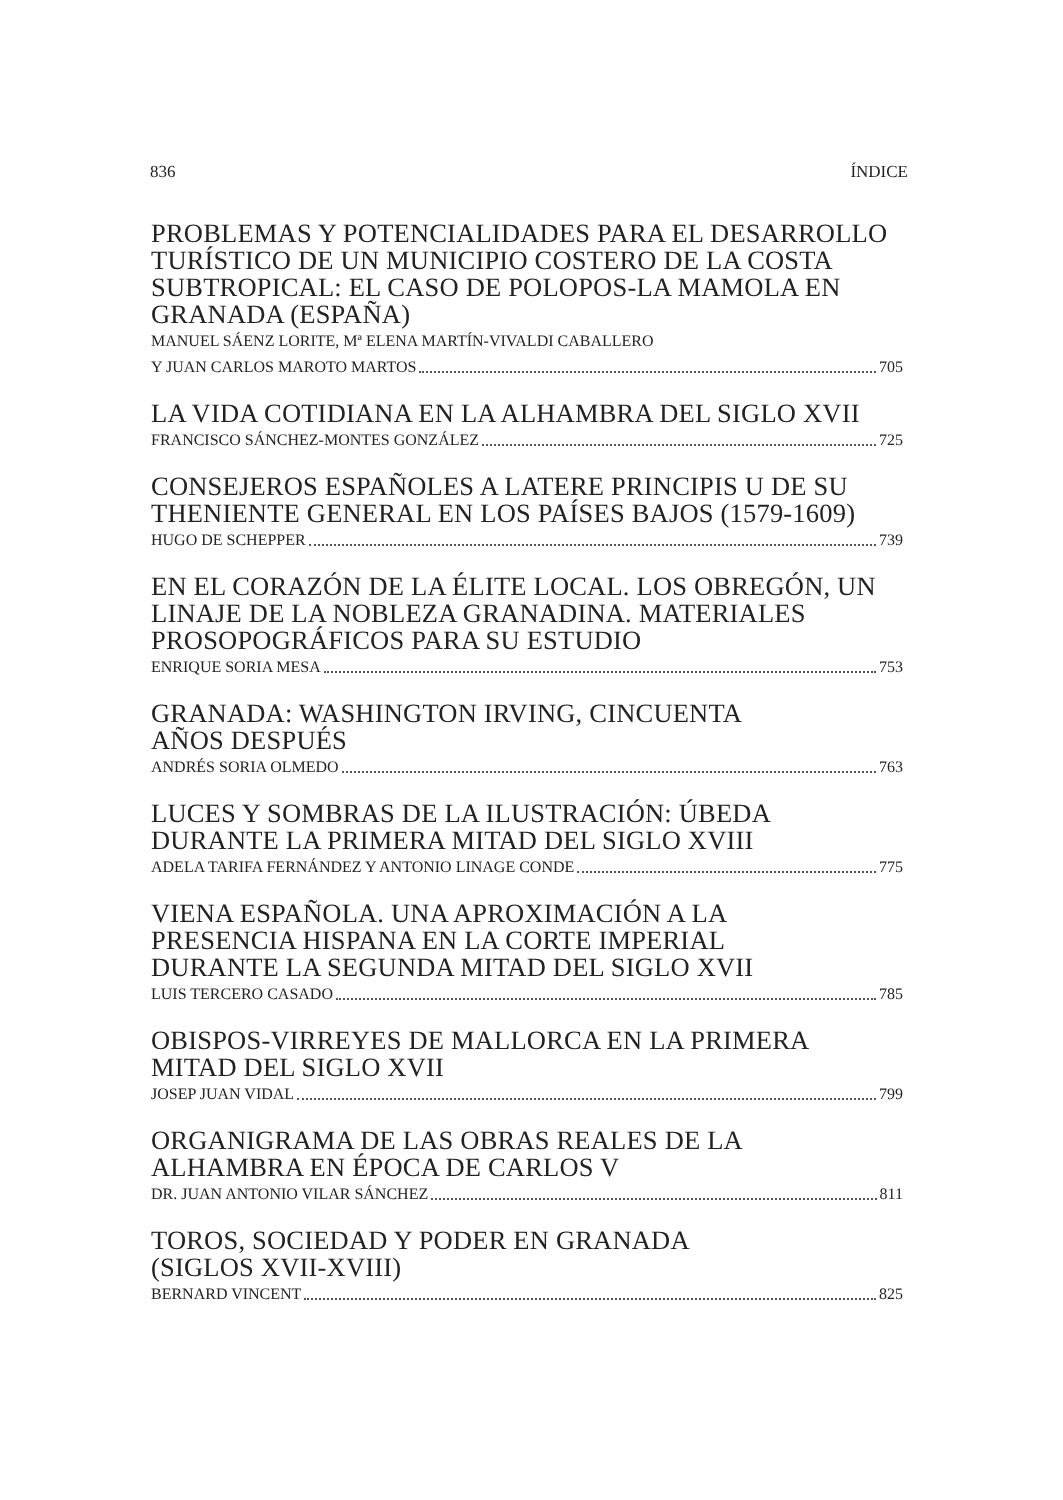836 ÍNDICE
PROBLEMAS Y POTENCIALIDADES PARA EL DESARROLLO TURÍSTICO DE UN MUNICIPIO COSTERO DE LA COSTA SUBTROPICAL: EL CASO DE POLOPOS-LA MAMOLA EN GRANADA (ESPAÑA)
MANUEL SÁENZ LORITE, Mª ELENA MARTÍN-VIVALDI CABALLERO
Y JUAN CARLOS MAROTO MARTOS 705
LA VIDA COTIDIANA EN LA ALHAMBRA DEL SIGLO XVII
FRANCISCO SÁNCHEZ-MONTES GONZÁLEZ 725
CONSEJEROS ESPAÑOLES A LATERE PRINCIPIS U DE SU THENIENTE GENERAL EN LOS PAÍSES BAJOS (1579-1609)
HUGO DE SCHEPPER 739
EN EL CORAZÓN DE LA ÉLITE LOCAL. LOS OBREGÓN, UN LINAJE DE LA NOBLEZA GRANADINA. MATERIALES PROSOPOGRÁFICOS PARA SU ESTUDIO
ENRIQUE SORIA MESA 753
GRANADA: WASHINGTON IRVING, CINCUENTA
AÑOS DESPUÉS
ANDRÉS SORIA OLMEDO 763
LUCES Y SOMBRAS DE LA ILUSTRACIÓN: ÚBEDA
DURANTE LA PRIMERA MITAD DEL SIGLO XVIII
ADELA TARIFA FERNÁNDEZ Y ANTONIO LINAGE CONDE 775
VIENA ESPAÑOLA. UNA APROXIMACIÓN A LA
PRESENCIA HISPANA EN LA CORTE IMPERIAL
DURANTE LA SEGUNDA MITAD DEL SIGLO XVII
LUIS TERCERO CASADO 785
OBISPOS-VIRREYES DE MALLORCA EN LA PRIMERA
MITAD DEL SIGLO XVII
JOSEP JUAN VIDAL 799
ORGANIGRAMA DE LAS OBRAS REALES DE LA
ALHAMBRA EN ÉPOCA DE CARLOS V
DR. JUAN ANTONIO VILAR SÁNCHEZ 811
TOROS, SOCIEDAD Y PODER EN GRANADA
(SIGLOS XVII-XVIII)
BERNARD VINCENT 825